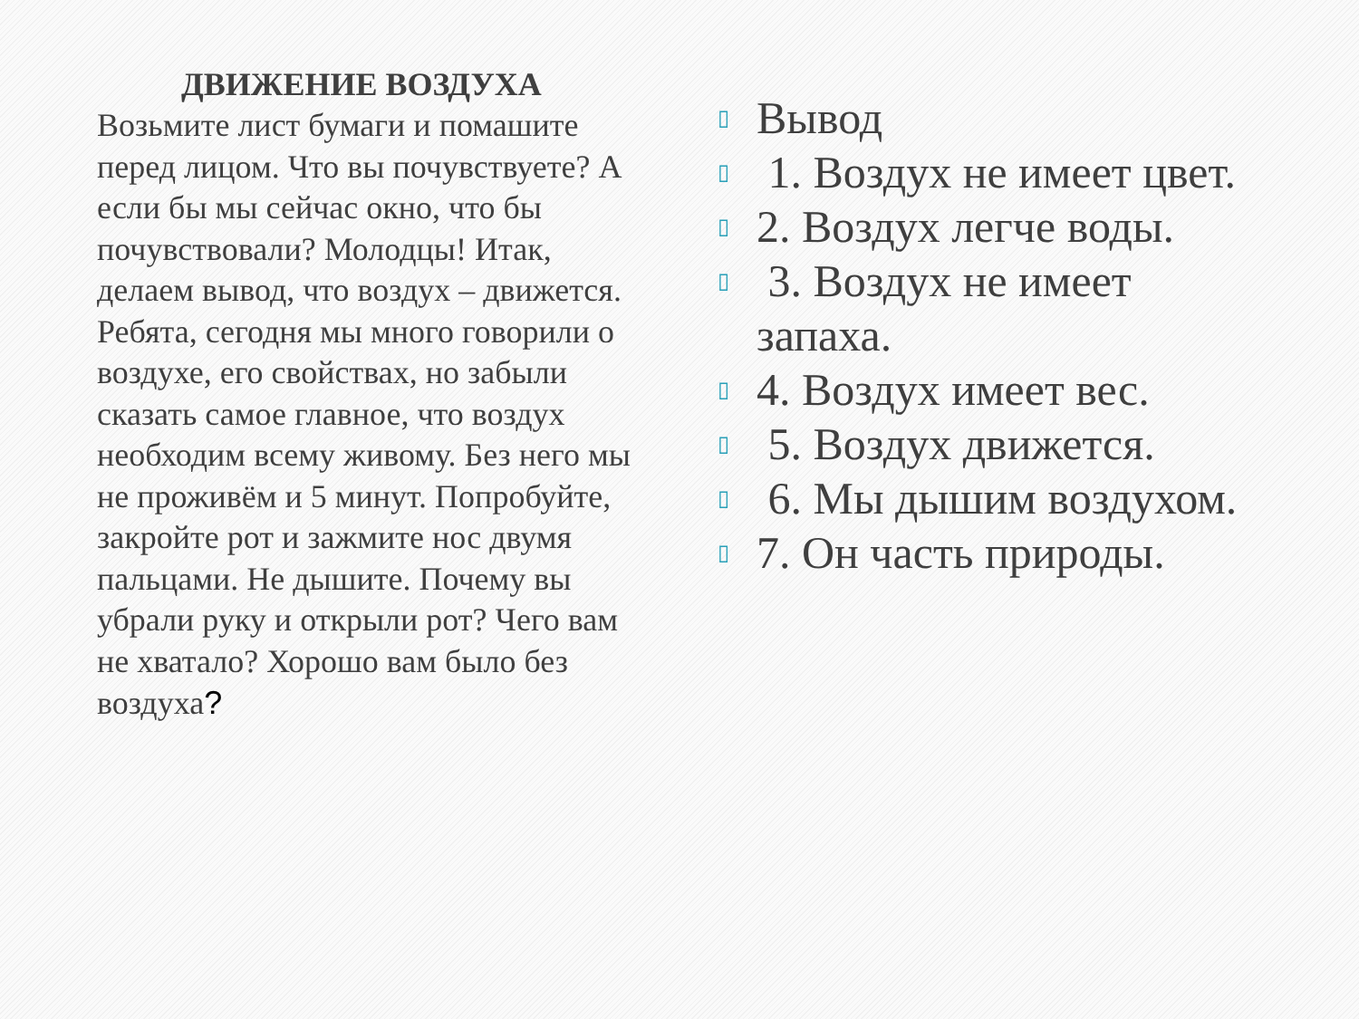ДВИЖЕНИЕ ВОЗДУХА
Возьмите лист бумаги и помашите перед лицом. Что вы почувствуете? А если бы мы сейчас окно, что бы почувствовали? Молодцы! Итак, делаем вывод, что воздух – движется. Ребята, сегодня мы много говорили о воздухе, его свойствах, но забыли сказать самое главное, что воздух необходим всему живому. Без него мы не проживём и 5 минут. Попробуйте, закройте рот и зажмите нос двумя пальцами. Не дышите. Почему вы убрали руку и открыли рот? Чего вам не хватало? Хорошо вам было без воздуха?
▯ Вывод
▯ 1. Воздух не имеет цвет.
▯ 2. Воздух легче воды.
▯ 3. Воздух не имеет
запаха.
▯ 4. Воздух имеет вес.
▯ 5. Воздух движется.
▯ 6. Мы дышим воздухом.
▯ 7. Он часть природы.